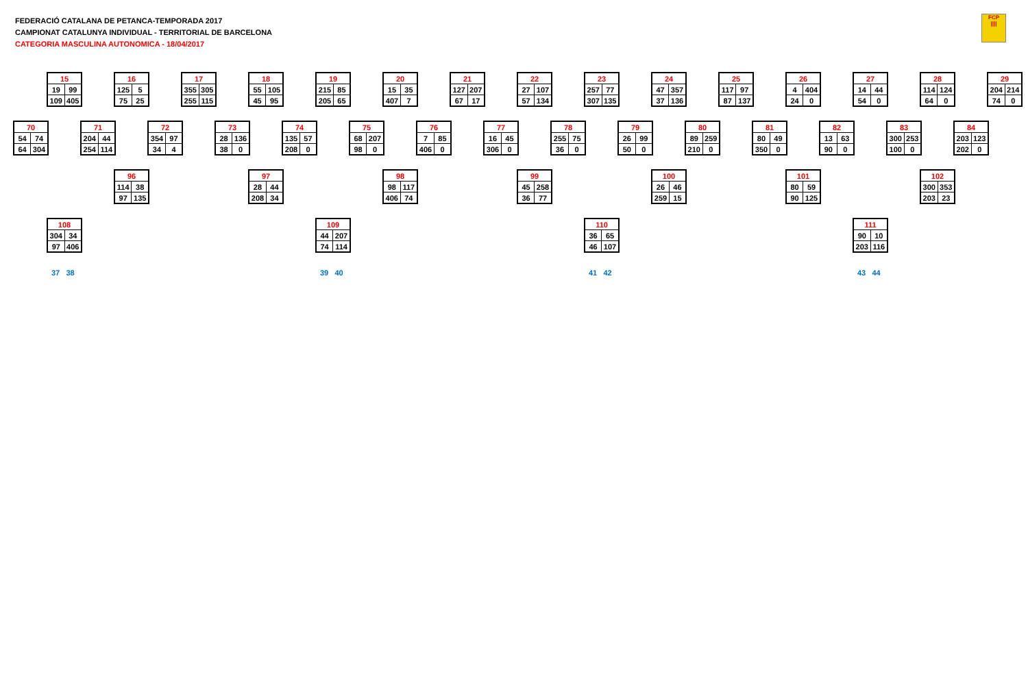FEDERACIÓ CATALANA DE PETANCA-TEMPORADA 2017
CAMPIONAT CATALUNYA INDIVIDUAL - TERRITORIAL DE BARCELONA
CATEGORIA MASCULINA AUTONOMICA - 18/04/2017
FCP
||||
| 15 | |
| --- | --- |
| 19 | 99 |
| 109 | 405 |
| 16 | |
| --- | --- |
| 125 | 5 |
| 75 | 25 |
| 17 | |
| --- | --- |
| 355 | 305 |
| 255 | 115 |
| 18 | |
| --- | --- |
| 55 | 105 |
| 45 | 95 |
| 19 | |
| --- | --- |
| 215 | 85 |
| 205 | 65 |
| 20 | |
| --- | --- |
| 15 | 35 |
| 407 | 7 |
| 21 | |
| --- | --- |
| 127 | 207 |
| 67 | 17 |
| 22 | |
| --- | --- |
| 27 | 107 |
| 57 | 134 |
| 23 | |
| --- | --- |
| 257 | 77 |
| 307 | 135 |
| 24 | |
| --- | --- |
| 47 | 357 |
| 37 | 136 |
| 25 | |
| --- | --- |
| 117 | 97 |
| 87 | 137 |
| 26 | |
| --- | --- |
| 4 | 404 |
| 24 | 0 |
| 27 | |
| --- | --- |
| 14 | 44 |
| 54 | 0 |
| 28 | |
| --- | --- |
| 114 | 124 |
| 64 | 0 |
| 29 | |
| --- | --- |
| 204 | 214 |
| 74 | 0 |
| 70 | |
| --- | --- |
| 54 | 74 |
| 64 | 304 |
| 71 | |
| --- | --- |
| 204 | 44 |
| 254 | 114 |
| 72 | |
| --- | --- |
| 354 | 97 |
| 34 | 4 |
| 73 | |
| --- | --- |
| 28 | 136 |
| 38 | 0 |
| 74 | |
| --- | --- |
| 135 | 57 |
| 208 | 0 |
| 75 | |
| --- | --- |
| 68 | 207 |
| 98 | 0 |
| 76 | |
| --- | --- |
| 7 | 85 |
| 406 | 0 |
| 77 | |
| --- | --- |
| 16 | 45 |
| 306 | 0 |
| 78 | |
| --- | --- |
| 255 | 75 |
| 36 | 0 |
| 79 | |
| --- | --- |
| 26 | 99 |
| 50 | 0 |
| 80 | |
| --- | --- |
| 89 | 259 |
| 210 | 0 |
| 81 | |
| --- | --- |
| 80 | 49 |
| 350 | 0 |
| 82 | |
| --- | --- |
| 13 | 63 |
| 90 | 0 |
| 83 | |
| --- | --- |
| 300 | 253 |
| 100 | 0 |
| 84 | |
| --- | --- |
| 203 | 123 |
| 202 | 0 |
| 96 | |
| --- | --- |
| 114 | 38 |
| 97 | 135 |
| 97 | |
| --- | --- |
| 28 | 44 |
| 208 | 34 |
| 98 | |
| --- | --- |
| 98 | 117 |
| 406 | 74 |
| 99 | |
| --- | --- |
| 45 | 258 |
| 36 | 77 |
| 100 | |
| --- | --- |
| 26 | 46 |
| 259 | 15 |
| 101 | |
| --- | --- |
| 80 | 59 |
| 90 | 125 |
| 102 | |
| --- | --- |
| 300 | 353 |
| 203 | 23 |
| 108 | |
| --- | --- |
| 304 | 34 |
| 97 | 406 |
| 109 | |
| --- | --- |
| 44 | 207 |
| 74 | 114 |
| 110 | |
| --- | --- |
| 36 | 65 |
| 46 | 107 |
| 111 | |
| --- | --- |
| 90 | 10 |
| 203 | 116 |
37 38 39 40 41 42 43 44